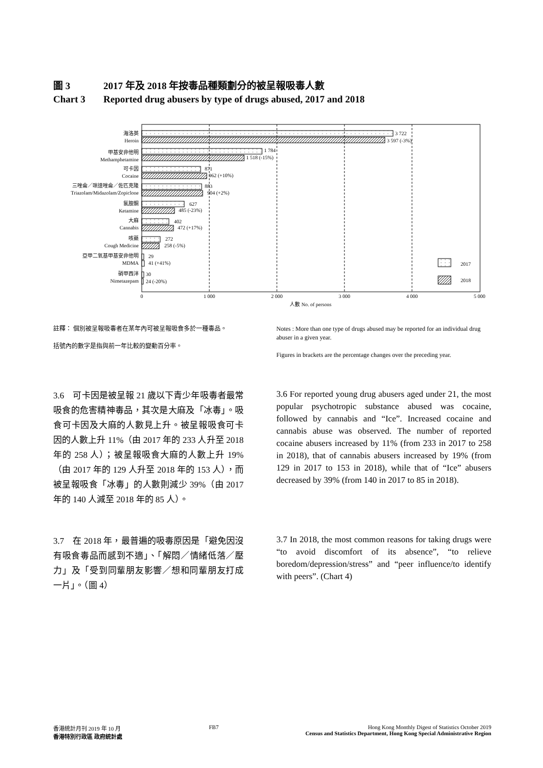圖 3 2017 年及 2018 年按毒品種類劃分的被呈報吸毒人數
Chart 3 Reported drug abusers by type of drugs abused, 2017 and 2018
海洛英
Heroin
甲基安非他明
Methamphetamine
可卡因
Cocaine
三唑侖／咪達唑侖／佐匹克隆
Triazolam/Midazolam/Zopiclone
氯胺酮
Ketamine
大麻
Cannabis
咳藥
Cough Medicine
亞甲二氧基甲基安非他明
MDMA
硝甲西泮
Nimetazepam
3 722
3 597 (-3%)
1 784
1 518 (-15%)
871
962 (+10%)
883
904 (+2%)
627
485 (-23%)
402
472 (+17%)
272
258 (-5%)
29
41 (+41%)
30
24 (-20%)
2017
2018
0
1 000
2 000
3 000
4 000
5 000
人數 No. of persons
註釋： 個別被呈報吸毒者在某年內可被呈報吸食多於一種毒品。
括號內的數字是指與前一年比較的變動百分率。
Notes : More than one type of drugs abused may be reported for an individual drug abuser in a given year.
Figures in brackets are the percentage changes over the preceding year.
3.6　可卡因是被呈報 21 歲以下青少年吸毒者最常吸食的危害精神毒品，其次是大麻及「冰毒」。吸食可卡因及大麻的人數見上升。被呈報吸食可卡因的人數上升 11%（由 2017 年的 233 人升至 2018 年的 258 人）；被呈報吸食大麻的人數上升 19%（由 2017 年的 129 人升至 2018 年的 153 人），而被呈報吸食「冰毒」的人數則減少 39%（由 2017 年的 140 人減至 2018 年的 85 人）。
3.6 For reported young drug abusers aged under 21, the most popular psychotropic substance abused was cocaine, followed by cannabis and “Ice”. Increased cocaine and cannabis abuse was observed. The number of reported cocaine abusers increased by 11% (from 233 in 2017 to 258 in 2018), that of cannabis abusers increased by 19% (from 129 in 2017 to 153 in 2018), while that of “Ice” abusers decreased by 39% (from 140 in 2017 to 85 in 2018).
3.7　在 2018 年，最普遍的吸毒原因是「避免因沒有吸食毒品而感到不適」、「解悶／情緒低落／壓力」及「受到同輩朋友影響／想和同輩朋友打成一片」。（圖 4）
3.7 In 2018, the most common reasons for taking drugs were “to avoid discomfort of its absence”, “to relieve boredom/depression/stress” and “peer influence/to identify with peers”. (Chart 4)
香港統計月刊 2019 年 10 月
香港特別行政區 政府統計處
FB7 Hong Kong Monthly Digest of Statistics October 2019
Census and Statistics Department, Hong Kong Special Administrative Region